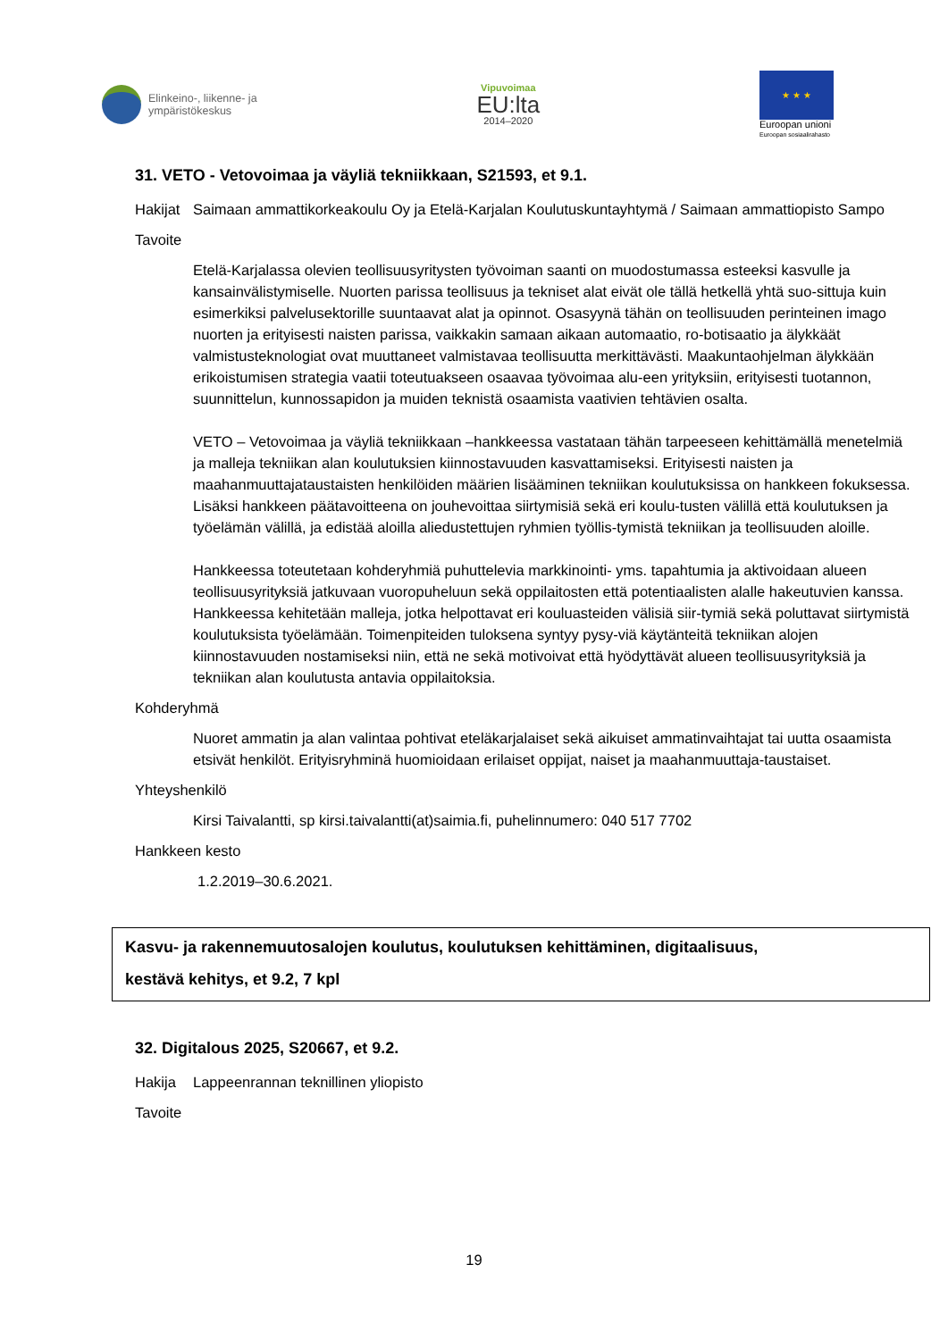Elinkeino-, liikenne- ja
ympäristökeskus
Vipuvoimaa
EU:lta
2014–2020
★ ★ ★
Euroopan unioni
Euroopan sosiaalirahasto
31. VETO - Vetovoimaa ja väyliä tekniikkaan, S21593, et 9.1.
Hakijat
Saimaan ammattikorkeakoulu Oy ja Etelä-Karjalan Koulutuskuntayhtymä / Saimaan ammattiopisto Sampo
Tavoite
Etelä-Karjalassa olevien teollisuusyritysten työvoiman saanti on muodostumassa esteeksi kasvulle ja kansainvälistymiselle. Nuorten parissa teollisuus ja tekniset alat eivät ole tällä hetkellä yhtä suo-sittuja kuin esimerkiksi palvelusektorille suuntaavat alat ja opinnot. Osasyynä tähän on teollisuuden perinteinen imago nuorten ja erityisesti naisten parissa, vaikkakin samaan aikaan automaatio, ro-botisaatio ja älykkäät valmistusteknologiat ovat muuttaneet valmistavaa teollisuutta merkittävästi. Maakuntaohjelman älykkään erikoistumisen strategia vaatii toteutuakseen osaavaa työvoimaa alu-een yrityksiin, erityisesti tuotannon, suunnittelun, kunnossapidon ja muiden teknistä osaamista vaativien tehtävien osalta.
VETO – Vetovoimaa ja väyliä tekniikkaan –hankkeessa vastataan tähän tarpeeseen kehittämällä menetelmiä ja malleja tekniikan alan koulutuksien kiinnostavuuden kasvattamiseksi. Erityisesti naisten ja maahanmuuttajataustaisten henkilöiden määrien lisääminen tekniikan koulutuksissa on hankkeen fokuksessa. Lisäksi hankkeen päätavoitteena on jouhevoittaa siirtymisiä sekä eri koulu-tusten välillä että koulutuksen ja työelämän välillä, ja edistää aloilla aliedustettujen ryhmien työllis-tymistä tekniikan ja teollisuuden aloille.
Hankkeessa toteutetaan kohderyhmiä puhuttelevia markkinointi- yms. tapahtumia ja aktivoidaan alueen teollisuusyrityksiä jatkuvaan vuoropuheluun sekä oppilaitosten että potentiaalisten alalle hakeutuvien kanssa. Hankkeessa kehitetään malleja, jotka helpottavat eri kouluasteiden välisiä siir-tymiä sekä poluttavat siirtymistä koulutuksista työelämään. Toimenpiteiden tuloksena syntyy pysy-viä käytänteitä tekniikan alojen kiinnostavuuden nostamiseksi niin, että ne sekä motivoivat että hyödyttävät alueen teollisuusyrityksiä ja tekniikan alan koulutusta antavia oppilaitoksia.
Kohderyhmä
Nuoret ammatin ja alan valintaa pohtivat eteläkarjalaiset sekä aikuiset ammatinvaihtajat tai uutta osaamista etsivät henkilöt. Erityisryhminä huomioidaan erilaiset oppijat, naiset ja maahanmuuttaja-taustaiset.
Yhteyshenkilö
Kirsi Taivalantti, sp kirsi.taivalantti(at)saimia.fi, puhelinnumero: 040 517 7702
Hankkeen kesto
1.2.2019–30.6.2021.
Kasvu- ja rakennemuutosalojen koulutus, koulutuksen kehittäminen, digitaalisuus,
kestävä kehitys, et 9.2, 7 kpl
32. Digitalous 2025, S20667, et 9.2.
Hakija Lappeenrannan teknillinen yliopisto
Tavoite
19